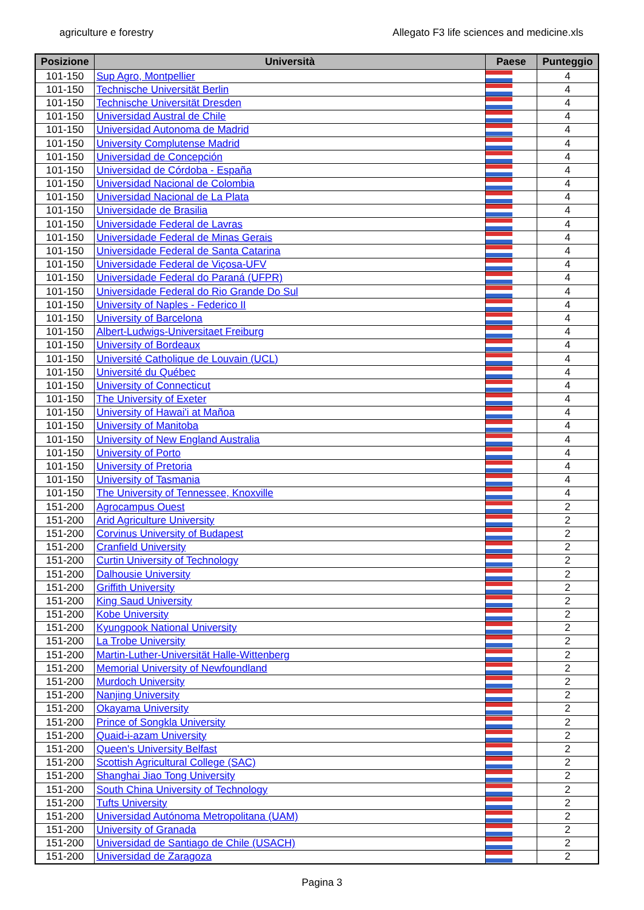agriculture e forestry Allegato F3 life sciences and medicine.xls
| Posizione | Università | Paese | Punteggio |
| --- | --- | --- | --- |
| 101-150 | Sup Agro, Montpellier | | 4 |
| 101-150 | Technische Universität Berlin | | 4 |
| 101-150 | Technische Universität Dresden | | 4 |
| 101-150 | Universidad Austral de Chile | | 4 |
| 101-150 | Universidad Autonoma de Madrid | | 4 |
| 101-150 | University Complutense Madrid | | 4 |
| 101-150 | Universidad de Concepción | | 4 |
| 101-150 | Universidad de Córdoba - España | | 4 |
| 101-150 | Universidad Nacional de Colombia | | 4 |
| 101-150 | Universidad Nacional de La Plata | | 4 |
| 101-150 | Universidade de Brasilia | | 4 |
| 101-150 | Universidade Federal de Lavras | | 4 |
| 101-150 | Universidade Federal de Minas Gerais | | 4 |
| 101-150 | Universidade Federal de Santa Catarina | | 4 |
| 101-150 | Universidade Federal de Viçosa-UFV | | 4 |
| 101-150 | Universidade Federal do Paraná (UFPR) | | 4 |
| 101-150 | Universidade Federal do Rio Grande Do Sul | | 4 |
| 101-150 | University of Naples - Federico II | | 4 |
| 101-150 | University of Barcelona | | 4 |
| 101-150 | Albert-Ludwigs-Universitaet Freiburg | | 4 |
| 101-150 | University of Bordeaux | | 4 |
| 101-150 | Université Catholique de Louvain (UCL) | | 4 |
| 101-150 | Université du Québec | | 4 |
| 101-150 | University of Connecticut | | 4 |
| 101-150 | The University of Exeter | | 4 |
| 101-150 | University of Hawai'i at Mañoa | | 4 |
| 101-150 | University of Manitoba | | 4 |
| 101-150 | University of New England Australia | | 4 |
| 101-150 | University of Porto | | 4 |
| 101-150 | University of Pretoria | | 4 |
| 101-150 | University of Tasmania | | 4 |
| 101-150 | The University of Tennessee, Knoxville | | 4 |
| 151-200 | Agrocampus Ouest | | 2 |
| 151-200 | Arid Agriculture University | | 2 |
| 151-200 | Corvinus University of Budapest | | 2 |
| 151-200 | Cranfield University | | 2 |
| 151-200 | Curtin University of Technology | | 2 |
| 151-200 | Dalhousie University | | 2 |
| 151-200 | Griffith University | | 2 |
| 151-200 | King Saud University | | 2 |
| 151-200 | Kobe University | | 2 |
| 151-200 | Kyungpook National University | | 2 |
| 151-200 | La Trobe University | | 2 |
| 151-200 | Martin-Luther-Universität Halle-Wittenberg | | 2 |
| 151-200 | Memorial University of Newfoundland | | 2 |
| 151-200 | Murdoch University | | 2 |
| 151-200 | Nanjing University | | 2 |
| 151-200 | Okayama University | | 2 |
| 151-200 | Prince of Songkla University | | 2 |
| 151-200 | Quaid-i-azam University | | 2 |
| 151-200 | Queen's University Belfast | | 2 |
| 151-200 | Scottish Agricultural College (SAC) | | 2 |
| 151-200 | Shanghai Jiao Tong University | | 2 |
| 151-200 | South China University of Technology | | 2 |
| 151-200 | Tufts University | | 2 |
| 151-200 | Universidad Autónoma Metropolitana (UAM) | | 2 |
| 151-200 | University of Granada | | 2 |
| 151-200 | Universidad de Santiago de Chile (USACH) | | 2 |
| 151-200 | Universidad de Zaragoza | | 2 |
Pagina 3